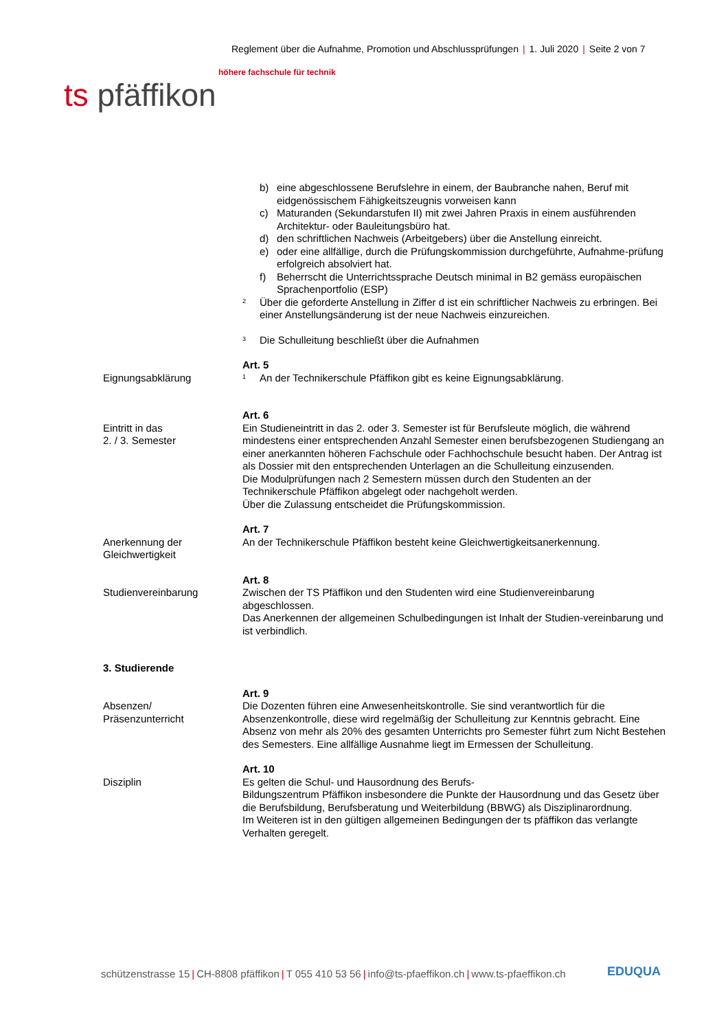Reglement über die Aufnahme, Promotion und Abschlussprüfungen | 1. Juli 2020 | Seite 2 von 7
höhere fachschule für technik
ts pfäffikon
b) eine abgeschlossene Berufslehre in einem, der Baubranche nahen, Beruf mit eidgenössischem Fähigkeitszeugnis vorweisen kann
c) Maturanden (Sekundarstufen II) mit zwei Jahren Praxis in einem ausführenden Architektur- oder Bauleitungsbüro hat.
d) den schriftlichen Nachweis (Arbeitgebers) über die Anstellung einreicht.
e) oder eine allfällige, durch die Prüfungskommission durchgeführte, Aufnahme-prüfung erfolgreich absolviert hat.
f) Beherrscht die Unterrichtssprache Deutsch minimal in B2 gemäss europäischen Sprachenportfolio (ESP)
<sup>2</sup>
Über die geforderte Anstellung in Ziffer d ist ein schriftlicher Nachweis zu erbringen. Bei einer Anstellungsänderung ist der neue Nachweis einzureichen.
<sup>3</sup>
Die Schulleitung beschließt über die Aufnahmen
Art. 5
Eignungsabklärung
<sup>1</sup>
An der Technikerschule Pfäffikon gibt es keine Eignungsabklärung.
Art. 6
Eintritt in das
2. / 3. Semester
Ein Studieneintritt in das 2. oder 3. Semester ist für Berufsleute möglich, die während mindestens einer entsprechenden Anzahl Semester einen berufsbezogenen Studiengang an einer anerkannten höheren Fachschule oder Fachhochschule besucht haben. Der Antrag ist als Dossier mit den entsprechenden Unterlagen an die Schulleitung einzusenden.
Die Modulprüfungen nach 2 Semestern müssen durch den Studenten an der Technikerschule Pfäffikon abgelegt oder nachgeholt werden.
Über die Zulassung entscheidet die Prüfungskommission.
Art. 7
Anerkennung der
Gleichwertigkeit
An der Technikerschule Pfäffikon besteht keine Gleichwertigkeitsanerkennung.
Art. 8
Studienvereinbarung Zwischen der TS Pfäffikon und den Studenten wird eine Studienvereinbarung abgeschlossen.
Das Anerkennen der allgemeinen Schulbedingungen ist Inhalt der Studien-vereinbarung und ist verbindlich.
3. Studierende
Art. 9
Absenzen/
Präsenzunterricht
Die Dozenten führen eine Anwesenheitskontrolle. Sie sind verantwortlich für die Absenzenkontrolle, diese wird regelmäßig der Schulleitung zur Kenntnis gebracht. Eine Absenz von mehr als 20% des gesamten Unterrichts pro Semester führt zum Nicht Bestehen des Semesters. Eine allfällige Ausnahme liegt im Ermessen der Schulleitung.
Art. 10
Disziplin Es gelten die Schul- und Hausordnung des Berufs-
Bildungszentrum Pfäffikon insbesondere die Punkte der Hausordnung und das Gesetz über die Berufsbildung, Berufsberatung und Weiterbildung (BBWG) als Disziplinarordnung.
Im Weiteren ist in den gültigen allgemeinen Bedingungen der ts pfäffikon das verlangte Verhalten geregelt.
schützenstrasse 15 | CH-8808 pfäffikon | T 055 410 53 56 | info@ts-pfaeffikon.ch | www.ts-pfaeffikon.ch
EDUQUA